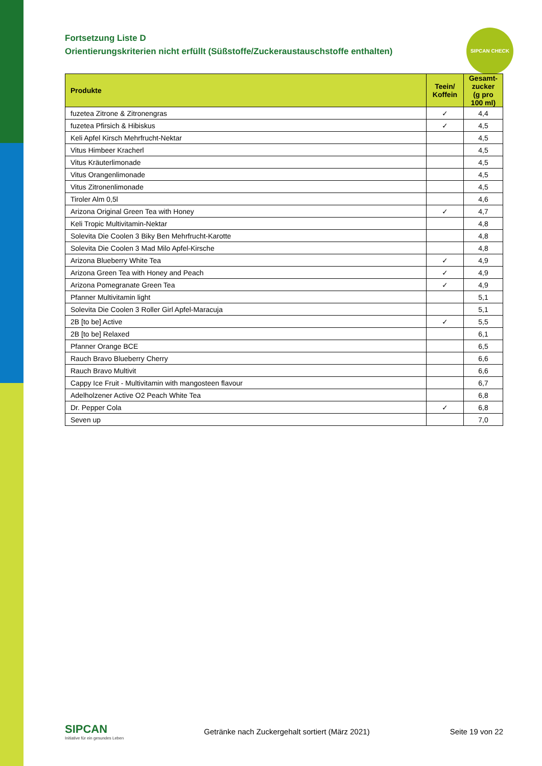SIPCAN CHECK
Fortsetzung Liste D
Orientierungskriterien nicht erfüllt (Süßstoffe/Zuckeraustauschstoffe enthalten)
| Produkte | Teein/ Koffein | Gesamt- zucker (g pro 100 ml) |
| --- | --- | --- |
| fuzetea Zitrone & Zitronengras | ✓ | 4,4 |
| fuzetea Pfirsich & Hibiskus | ✓ | 4,5 |
| Keli Apfel Kirsch Mehrfrucht-Nektar | | 4,5 |
| Vitus Himbeer Kracherl | | 4,5 |
| Vitus Kräuterlimonade | | 4,5 |
| Vitus Orangenlimonade | | 4,5 |
| Vitus Zitronenlimonade | | 4,5 |
| Tiroler Alm 0,5l | | 4,6 |
| Arizona Original Green Tea with Honey | ✓ | 4,7 |
| Keli Tropic Multivitamin-Nektar | | 4,8 |
| Solevita Die Coolen 3 Biky Ben Mehrfrucht-Karotte | | 4,8 |
| Solevita Die Coolen 3 Mad Milo Apfel-Kirsche | | 4,8 |
| Arizona Blueberry White Tea | ✓ | 4,9 |
| Arizona Green Tea with Honey and Peach | ✓ | 4,9 |
| Arizona Pomegranate Green Tea | ✓ | 4,9 |
| Pfanner Multivitamin light | | 5,1 |
| Solevita Die Coolen 3 Roller Girl Apfel-Maracuja | | 5,1 |
| 2B [to be] Active | ✓ | 5,5 |
| 2B [to be] Relaxed | | 6,1 |
| Pfanner Orange BCE | | 6,5 |
| Rauch Bravo Blueberry Cherry | | 6,6 |
| Rauch Bravo Multivit | | 6,6 |
| Cappy Ice Fruit - Multivitamin with mangosteen flavour | | 6,7 |
| Adelholzener Active O2 Peach White Tea | | 6,8 |
| Dr. Pepper Cola | ✓ | 6,8 |
| Seven up | | 7,0 |
SIPCAN
Initiative für ein gesundes Leben
Getränke nach Zuckergehalt sortiert (März 2021)
Seite 19 von 22